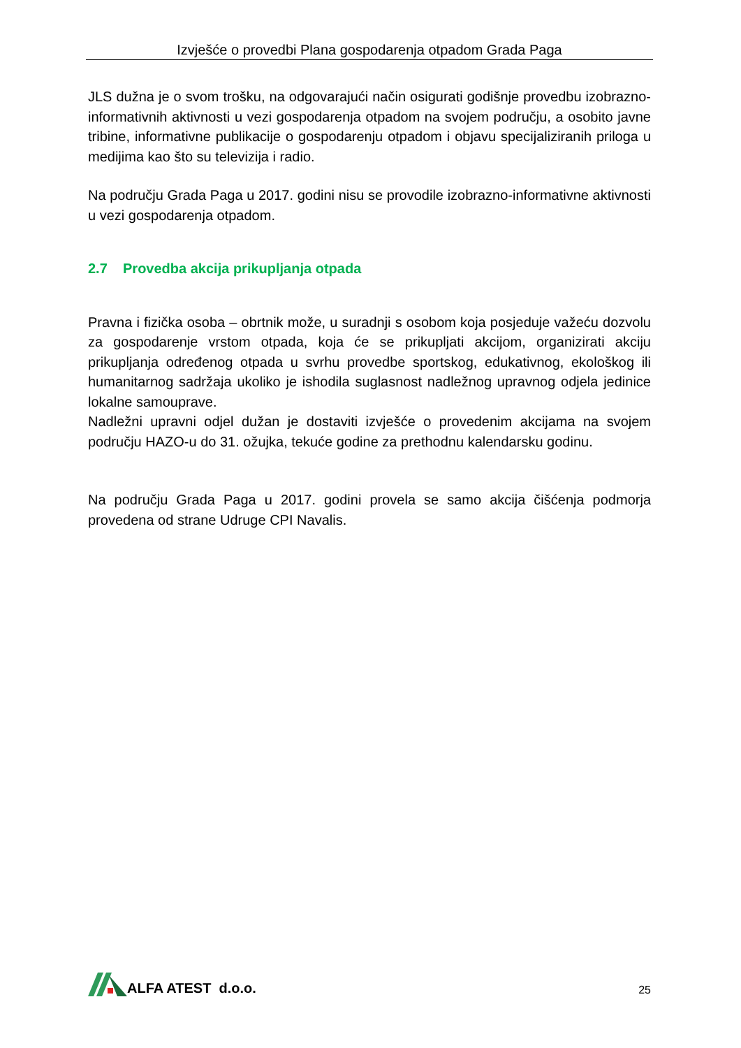Izvješće o provedbi Plana gospodarenja otpadom Grada Paga
JLS dužna je o svom trošku, na odgovarajući način osigurati godišnje provedbu izobrazno-informativnih aktivnosti u vezi gospodarenja otpadom na svojem području, a osobito javne tribine, informativne publikacije o gospodarenju otpadom i objavu specijaliziranih priloga u medijima kao što su televizija i radio.
Na području Grada Paga u 2017. godini nisu se provodile izobrazno-informativne aktivnosti u vezi gospodarenja otpadom.
2.7 Provedba akcija prikupljanja otpada
Pravna i fizička osoba – obrtnik može, u suradnji s osobom koja posjeduje važeću dozvolu za gospodarenje vrstom otpada, koja će se prikupljati akcijom, organizirati akciju prikupljanja određenog otpada u svrhu provedbe sportskog, edukativnog, ekološkog ili humanitarnog sadržaja ukoliko je ishodila suglasnost nadležnog upravnog odjela jedinice lokalne samouprave.
Nadležni upravni odjel dužan je dostaviti izvješće o provedenim akcijama na svojem području HAZO-u do 31. ožujka, tekuće godine za prethodnu kalendarsku godinu.
Na području Grada Paga u 2017. godini provela se samo akcija čišćenja podmorja provedena od strane Udruge CPI Navalis.
ALFA ATEST d.o.o.
25